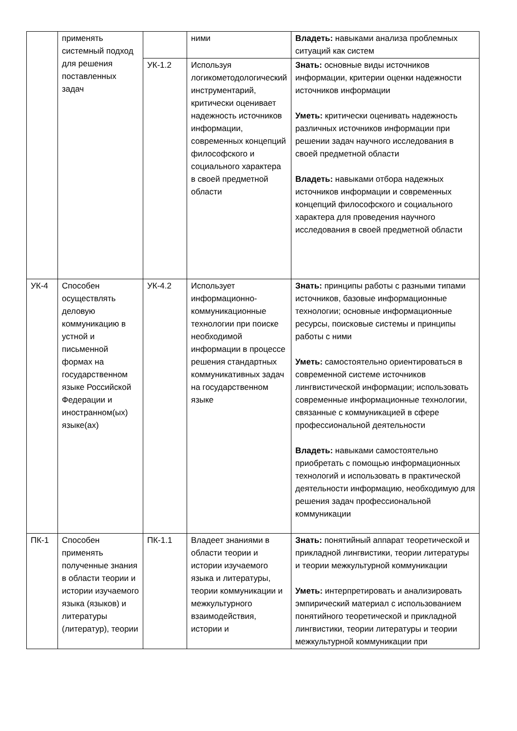| | применять системный подход для решения поставленных задач | | ними | Владеть: навыками анализа проблемных ситуаций как систем |
| | | УК-1.2 | Используя логикометодологический инструментарий, критически оценивает надежность источников информации, современных концепций философского и социального характера в своей предметной области | Знать: основные виды источников информации, критерии оценки надежности источников информации Уметь: критически оценивать надежность различных источников информации при решении задач научного исследования в своей предметной области Владеть: навыками отбора надежных источников информации и современных концепций философского и социального характера для проведения научного исследования в своей предметной области |
| УК-4 | Способен осуществлять деловую коммуникацию в устной и письменной формах на государственном языке Российской Федерации и иностранном(ых) языке(ах) | УК-4.2 | Использует информационно-коммуникационные технологии при поиске необходимой информации в процессе решения стандартных коммуникативных задач на государственном языке | Знать: принципы работы с разными типами источников, базовые информационные технологии; основные информационные ресурсы, поисковые системы и принципы работы с ними Уметь: самостоятельно ориентироваться в современной системе источников лингвистической информации; использовать современные информационные технологии, связанные с коммуникацией в сфере профессиональной деятельности Владеть: навыками самостоятельно приобретать с помощью информационных технологий и использовать в практической деятельности информацию, необходимую для решения задач профессиональной коммуникации |
| ПК-1 | Способен применять полученные знания в области теории и истории изучаемого языка (языков) и литературы (литератур), теории | ПК-1.1 | Владеет знаниями в области теории и истории изучаемого языка и литературы, теории коммуникации и межкультурного взаимодействия, истории и | Знать: понятийный аппарат теоретической и прикладной лингвистики, теории литературы и теории межкультурной коммуникации Уметь: интерпретировать и анализировать эмпирический материал с использованием понятийного теоретической и прикладной лингвистики, теории литературы и теории межкультурной коммуникации при |